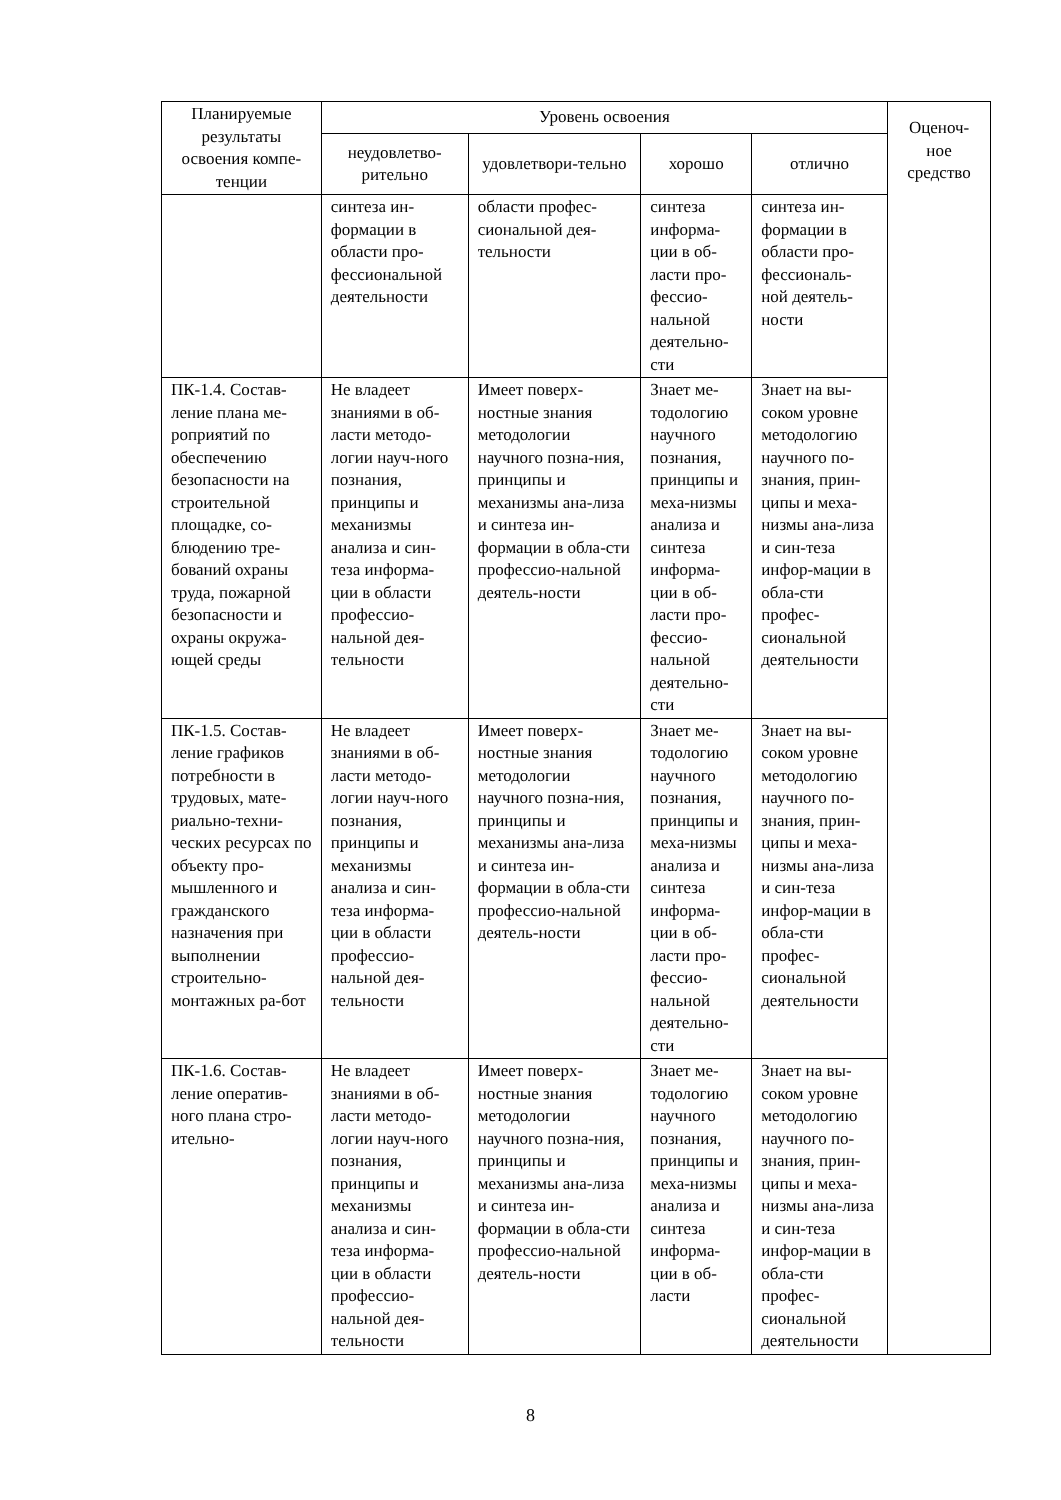| Планируемые результаты освоения компе-тенции | Уровень освоения | | | | Оценоч-ное средство |
| --- | --- | --- | --- | --- | --- |
| | неудовлетво-рительно | удовлетвори-тельно | хорошо | отлично | |
| | синтеза ин-формации в области про-фессиональной деятельности | области профес-сиональной дея-тельности | синтеза информа-ции в об-ласти про-фессио-нальной деятельно-сти | синтеза ин-формации в области про-фессиональ-ной деятель-ности | |
| ПК-1.4. Состав-ление плана ме-роприятий по обеспечению безопасности на строительной площадке, со-блюдению тре-бований охраны труда, пожарной безопасности и охраны окружа-ющей среды | Не владеет знаниями в об-ласти методо-логии науч-ного познания, принципы и механизмы анализа и син-теза информа-ции в области профессио-нальной дея-тельности | Имеет поверх-ностные знания методологии научного позна-ния, принципы и механизмы ана-лиза и синтеза ин-формации в обла-сти профессио-нальной деятель-ности | Знает ме-тодологию научного познания, принципы и меха-низмы анализа и синтеза информа-ции в об-ласти про-фессио-нальной деятельно-сти | Знает на вы-соком уровне методологию научного по-знания, прин-ципы и меха-низмы ана-лиза и син-теза инфор-мации в обла-сти профес-сиональной деятельности | |
| ПК-1.5. Состав-ление графиков потребности в трудовых, мате-риально-техни-ческих ресурсах по объекту про-мышленного и гражданского назначения при выполнении строительно-монтажных ра-бот | Не владеет знаниями в об-ласти методо-логии науч-ного познания, принципы и механизмы анализа и син-теза информа-ции в области профессио-нальной дея-тельности | Имеет поверх-ностные знания методологии научного позна-ния, принципы и механизмы ана-лиза и синтеза ин-формации в обла-сти профессио-нальной деятель-ности | Знает ме-тодологию научного познания, принципы и меха-низмы анализа и синтеза информа-ции в об-ласти про-фессио-нальной деятельно-сти | Знает на вы-соком уровне методологию научного по-знания, прин-ципы и меха-низмы ана-лиза и син-теза инфор-мации в обла-сти профес-сиональной деятельности | |
| ПК-1.6. Состав-ление оператив-ного плана стро-ительно- | Не владеет знаниями в об-ласти методо-логии науч-ного познания, принципы и механизмы анализа и син-теза информа-ции в области профессио-нальной дея-тельности | Имеет поверх-ностные знания методологии научного позна-ния, принципы и механизмы ана-лиза и синтеза ин-формации в обла-сти профессио-нальной деятель-ности | Знает ме-тодологию научного познания, принципы и меха-низмы анализа и синтеза информа-ции в об-ласти | Знает на вы-соком уровне методологию научного по-знания, прин-ципы и меха-низмы ана-лиза и син-теза инфор-мации в обла-сти профес-сиональной деятельности | |
8